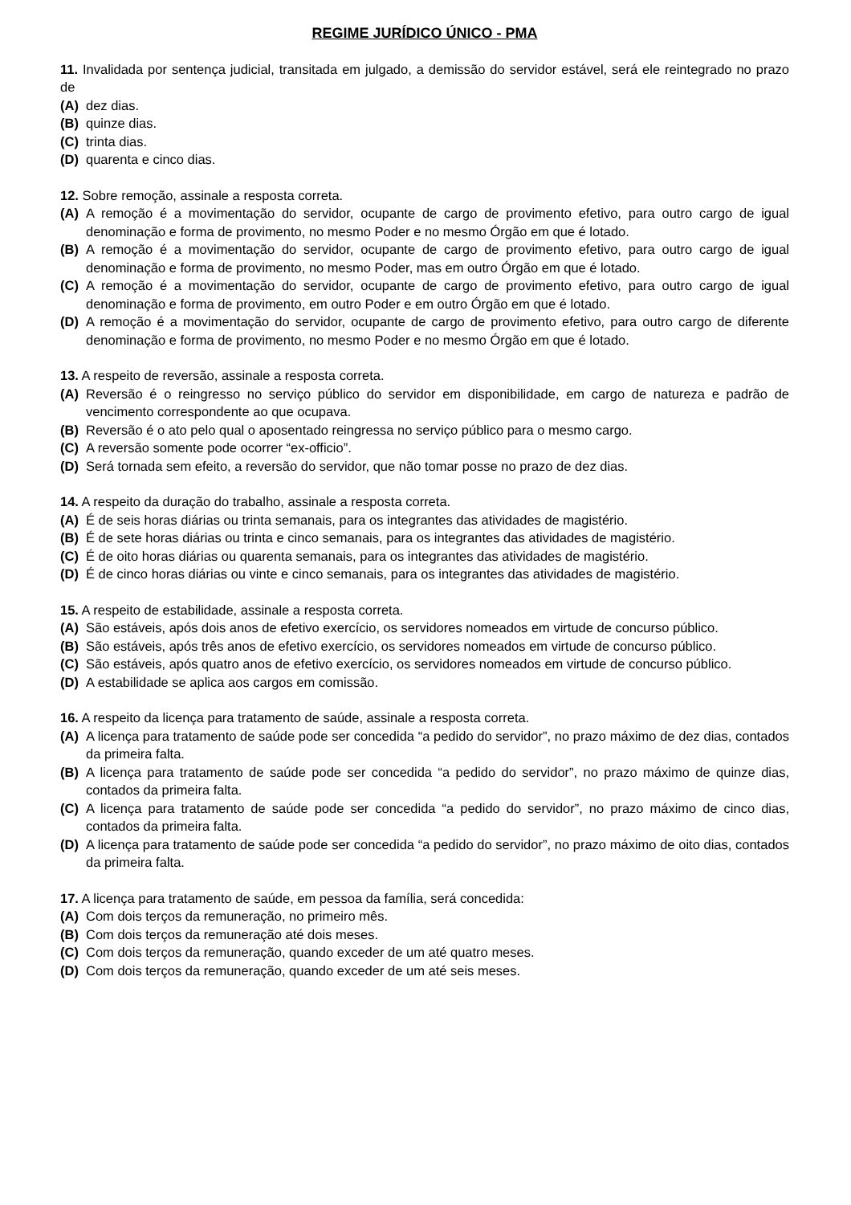REGIME JURÍDICO ÚNICO - PMA
11. Invalidada por sentença judicial, transitada em julgado, a demissão do servidor estável, será ele reintegrado no prazo de
(A) dez dias.
(B) quinze dias.
(C) trinta dias.
(D) quarenta e cinco dias.
12. Sobre remoção, assinale a resposta correta.
(A) A remoção é a movimentação do servidor, ocupante de cargo de provimento efetivo, para outro cargo de igual denominação e forma de provimento, no mesmo Poder e no mesmo Órgão em que é lotado.
(B) A remoção é a movimentação do servidor, ocupante de cargo de provimento efetivo, para outro cargo de igual denominação e forma de provimento, no mesmo Poder, mas em outro Órgão em que é lotado.
(C) A remoção é a movimentação do servidor, ocupante de cargo de provimento efetivo, para outro cargo de igual denominação e forma de provimento, em outro Poder e em outro Órgão em que é lotado.
(D) A remoção é a movimentação do servidor, ocupante de cargo de provimento efetivo, para outro cargo de diferente denominação e forma de provimento, no mesmo Poder e no mesmo Órgão em que é lotado.
13. A respeito de reversão, assinale a resposta correta.
(A) Reversão é o reingresso no serviço público do servidor em disponibilidade, em cargo de natureza e padrão de vencimento correspondente ao que ocupava.
(B) Reversão é o ato pelo qual o aposentado reingressa no serviço público para o mesmo cargo.
(C) A reversão somente pode ocorrer “ex-officio”.
(D) Será tornada sem efeito, a reversão do servidor, que não tomar posse no prazo de dez dias.
14. A respeito da duração do trabalho, assinale a resposta correta.
(A) É de seis horas diárias ou trinta semanais, para os integrantes das atividades de magistério.
(B) É de sete horas diárias ou trinta e cinco semanais, para os integrantes das atividades de magistério.
(C) É de oito horas diárias ou quarenta semanais, para os integrantes das atividades de magistério.
(D) É de cinco horas diárias ou vinte e cinco semanais, para os integrantes das atividades de magistério.
15. A respeito de estabilidade, assinale a resposta correta.
(A) São estáveis, após dois anos de efetivo exercício, os servidores nomeados em virtude de concurso público.
(B) São estáveis, após três anos de efetivo exercício, os servidores nomeados em virtude de concurso público.
(C) São estáveis, após quatro anos de efetivo exercício, os servidores nomeados em virtude de concurso público.
(D) A estabilidade se aplica aos cargos em comissão.
16. A respeito da licença para tratamento de saúde, assinale a resposta correta.
(A) A licença para tratamento de saúde pode ser concedida “a pedido do servidor”, no prazo máximo de dez dias, contados da primeira falta.
(B) A licença para tratamento de saúde pode ser concedida “a pedido do servidor”, no prazo máximo de quinze dias, contados da primeira falta.
(C) A licença para tratamento de saúde pode ser concedida “a pedido do servidor”, no prazo máximo de cinco dias, contados da primeira falta.
(D) A licença para tratamento de saúde pode ser concedida “a pedido do servidor”, no prazo máximo de oito dias, contados da primeira falta.
17. A licença para tratamento de saúde, em pessoa da família, será concedida:
(A) Com dois terços da remuneração, no primeiro mês.
(B) Com dois terços da remuneração até dois meses.
(C) Com dois terços da remuneração, quando exceder de um até quatro meses.
(D) Com dois terços da remuneração, quando exceder de um até seis meses.